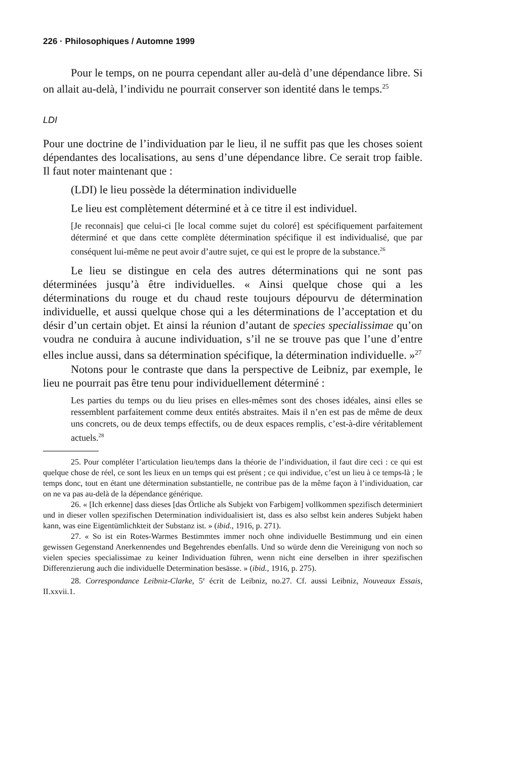226 · Philosophiques / Automne 1999
Pour le temps, on ne pourra cependant aller au-delà d’une dépendance libre. Si on allait au-delà, l’individu ne pourrait conserver son identité dans le temps.<sup>25</sup>
LDI
Pour une doctrine de l’individuation par le lieu, il ne suffit pas que les choses soient dépendantes des localisations, au sens d’une dépendance libre. Ce serait trop faible. Il faut noter maintenant que :
(LDI) le lieu possède la détermination individuelle
Le lieu est complètement déterminé et à ce titre il est individuel.
[Je reconnais] que celui-ci [le local comme sujet du coloré] est spécifiquement parfaitement déterminé et que dans cette complète détermination spécifique il est individualisé, que par conséquent lui-même ne peut avoir d’autre sujet, ce qui est le propre de la substance.<sup>26</sup>
Le lieu se distingue en cela des autres déterminations qui ne sont pas déterminées jusqu’à être individuelles. « Ainsi quelque chose qui a les déterminations du rouge et du chaud reste toujours dépourvu de détermination individuelle, et aussi quelque chose qui a les déterminations de l’acceptation et du désir d’un certain objet. Et ainsi la réunion d’autant de species specialissimae qu’on voudra ne conduira à aucune individuation, s’il ne se trouve pas que l’une d’entre elles inclue aussi, dans sa détermination spécifique, la détermination individuelle. »<sup>27</sup>
Notons pour le contraste que dans la perspective de Leibniz, par exemple, le lieu ne pourrait pas être tenu pour individuellement déterminé :
Les parties du temps ou du lieu prises en elles-mêmes sont des choses idéales, ainsi elles se ressemblent parfaitement comme deux entités abstraites. Mais il n’en est pas de même de deux uns concrets, ou de deux temps effectifs, ou de deux espaces remplis, c’est-à-dire véritablement actuels.<sup>28</sup>
25. Pour compléter l’articulation lieu/temps dans la théorie de l’individuation, il faut dire ceci : ce qui est quelque chose de réel, ce sont les lieux en un temps qui est présent ; ce qui individue, c’est un lieu à ce temps-là ; le temps donc, tout en étant une détermination substantielle, ne contribue pas de la même façon à l’individuation, car on ne va pas au-delà de la dépendance générique.
26. « [Ich erkenne] dass dieses [das Örtliche als Subjekt von Farbigem] vollkommen spezifisch determiniert und in dieser vollen spezifischen Determination individualisiert ist, dass es also selbst kein anderes Subjekt haben kann, was eine Eigentümlichkteit der Substanz ist. » (ibid., 1916, p. 271).
27. « So ist ein Rotes-Warmes Bestimmtes immer noch ohne individuelle Bestimmung und ein einen gewissen Gegenstand Anerkennendes und Begehrendes ebenfalls. Und so würde denn die Vereinigung von noch so vielen species specialissimae zu keiner Individuation führen, wenn nicht eine derselben in ihrer spezifischen Differenzierung auch die individuelle Determination besässe. » (ibid., 1916, p. 275).
28. Correspondance Leibniz-Clarke, 5<sup>e</sup> écrit de Leibniz, no.27. Cf. aussi Leibniz, Nouveaux Essais, II.xxvii.1.